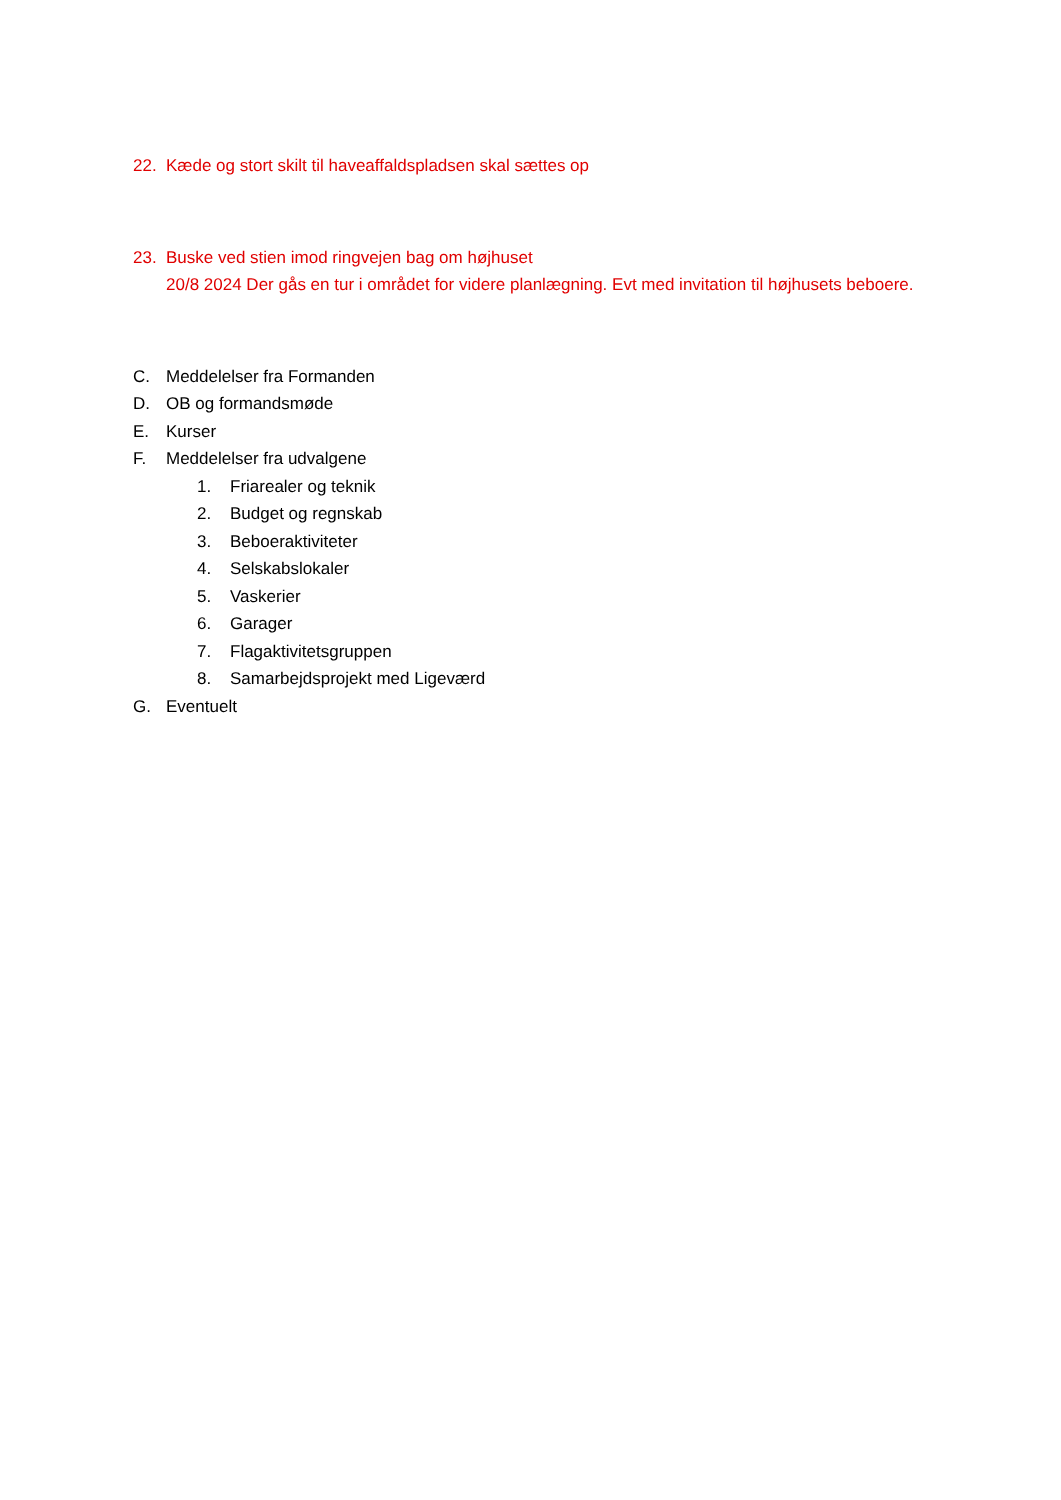22. Kæde og stort skilt til haveaffaldspladsen skal sættes op
23. Buske ved stien imod ringvejen bag om højhuset
20/8 2024 Der gås en tur i området for videre planlægning. Evt med invitation til højhusets beboere.
C. Meddelelser fra Formanden
D. OB og formandsmøde
E. Kurser
F. Meddelelser fra udvalgene
1. Friarealer og teknik
2. Budget og regnskab
3. Beboeraktiviteter
4. Selskabslokaler
5. Vaskerier
6. Garager
7. Flagaktivitetsgruppen
8. Samarbejdsprojekt med Ligeværd
G. Eventuelt